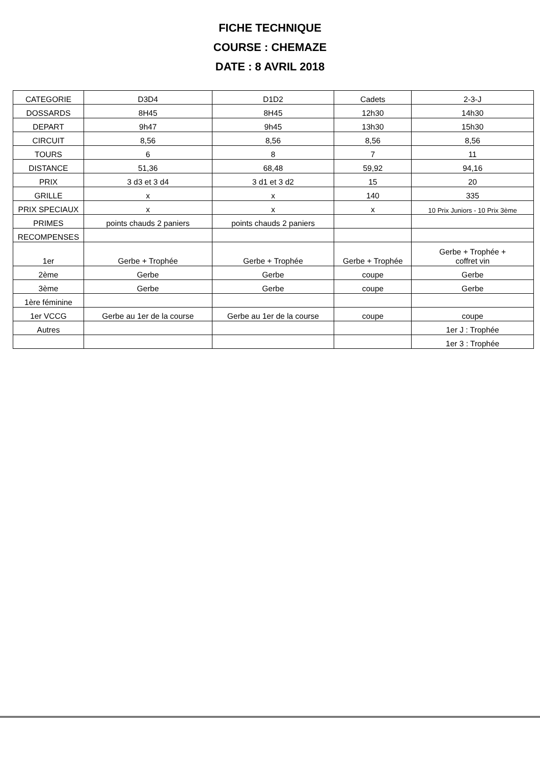FICHE TECHNIQUE
COURSE : CHEMAZE
DATE : 8 AVRIL 2018
| CATEGORIE | D3D4 | D1D2 | Cadets | 2-3-J |
| DOSSARDS | 8H45 | 8H45 | 12h30 | 14h30 |
| DEPART | 9h47 | 9h45 | 13h30 | 15h30 |
| CIRCUIT | 8,56 | 8,56 | 8,56 | 8,56 |
| TOURS | 6 | 8 | 7 | 11 |
| DISTANCE | 51,36 | 68,48 | 59,92 | 94,16 |
| PRIX | 3 d3 et 3 d4 | 3 d1 et 3 d2 | 15 | 20 |
| GRILLE | x | x | 140 | 335 |
| PRIX SPECIAUX | x | x | x | 10 Prix Juniors - 10 Prix 3ème |
| PRIMES | points chauds 2 paniers | points chauds 2 paniers | | |
| RECOMPENSES | | | | |
| 1er | Gerbe + Trophée | Gerbe + Trophée | Gerbe + Trophée | Gerbe + Trophée + coffret vin |
| 2ème | Gerbe | Gerbe | coupe | Gerbe |
| 3ème | Gerbe | Gerbe | coupe | Gerbe |
| 1ère féminine | | | | |
| 1er VCCG | Gerbe au 1er de la course | Gerbe au 1er de la course | coupe | coupe |
| Autres | | | | 1er J : Trophée |
| | | | | 1er 3 : Trophée |